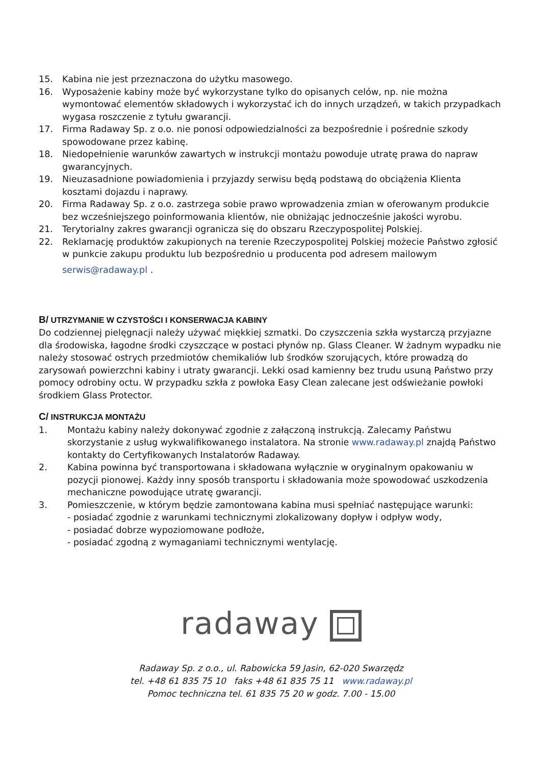15. Kabina nie jest przeznaczona do użytku masowego.
16. Wyposażenie kabiny może być wykorzystane tylko do opisanych celów, np. nie można wymontować elementów składowych i wykorzystać ich do innych urządzeń, w takich przypadkach wygasa roszczenie z tytułu gwarancji.
17. Firma Radaway Sp. z o.o. nie ponosi odpowiedzialności za bezpośrednie i pośrednie szkody spowodowane przez kabinę.
18. Niedopełnienie warunków zawartych w instrukcji montażu powoduje utratę prawa do napraw gwarancyjnych.
19. Nieuzasadnione powiadomienia i przyjazdy serwisu będą podstawą do obciążenia Klienta kosztami dojazdu i naprawy.
20. Firma Radaway Sp. z o.o. zastrzega sobie prawo wprowadzenia zmian w oferowanym produkcie bez wcześniejszego poinformowania klientów, nie obniżając jednocześnie jakości wyrobu.
21. Terytorialny zakres gwarancji ogranicza się do obszaru Rzeczypospolitej Polskiej.
22. Reklamację produktów zakupionych na terenie Rzeczypospolitej Polskiej możecie Państwo zgłosić w punkcie zakupu produktu lub bezpośrednio u producenta pod adresem mailowym
serwis@radaway.pl .
B/ UTRZYMANIE W CZYSTOŚCI I KONSERWACJA KABINY
Do codziennej pielęgnacji należy używać miękkiej szmatki. Do czyszczenia szkła wystarczą przyjazne dla środowiska, łagodne środki czyszczące w postaci płynów np. Glass Cleaner. W żadnym wypadku nie należy stosować ostrych przedmiotów chemikaliów lub środków szorujących, które prowadzą do zarysowań powierzchni kabiny i utraty gwarancji. Lekki osad kamienny bez trudu usuną Państwo przy pomocy odrobiny octu. W przypadku szkła z powłoka Easy Clean zalecane jest odświeżanie powłoki środkiem Glass Protector.
C/ INSTRUKCJA MONTAŻU
1. Montażu kabiny należy dokonywać zgodnie z załączoną instrukcją. Zalecamy Państwu skorzystanie z usług wykwalifikowanego instalatora. Na stronie www.radaway.pl znajdą Państwo kontakty do Certyfikowanych Instalatorów Radaway.
2. Kabina powinna być transportowana i składowana wyłącznie w oryginalnym opakowaniu w pozycji pionowej. Każdy inny sposób transportu i składowania może spowodować uszkodzenia mechaniczne powodujące utratę gwarancji.
3. Pomieszczenie, w którym będzie zamontowana kabina musi spełniać następujące warunki:
- posiadać zgodnie z warunkami technicznymi zlokalizowany dopływ i odpływ wody,
- posiadać dobrze wypoziomowane podłoże,
- posiadać zgodną z wymaganiami technicznymi wentylację.
radaway
Radaway Sp. z o.o., ul. Rabowicka 59 Jasin, 62-020 Swarzędz
tel. +48 61 835 75 10 faks +48 61 835 75 11 www.radaway.pl
Pomoc techniczna tel. 61 835 75 20 w godz. 7.00 - 15.00